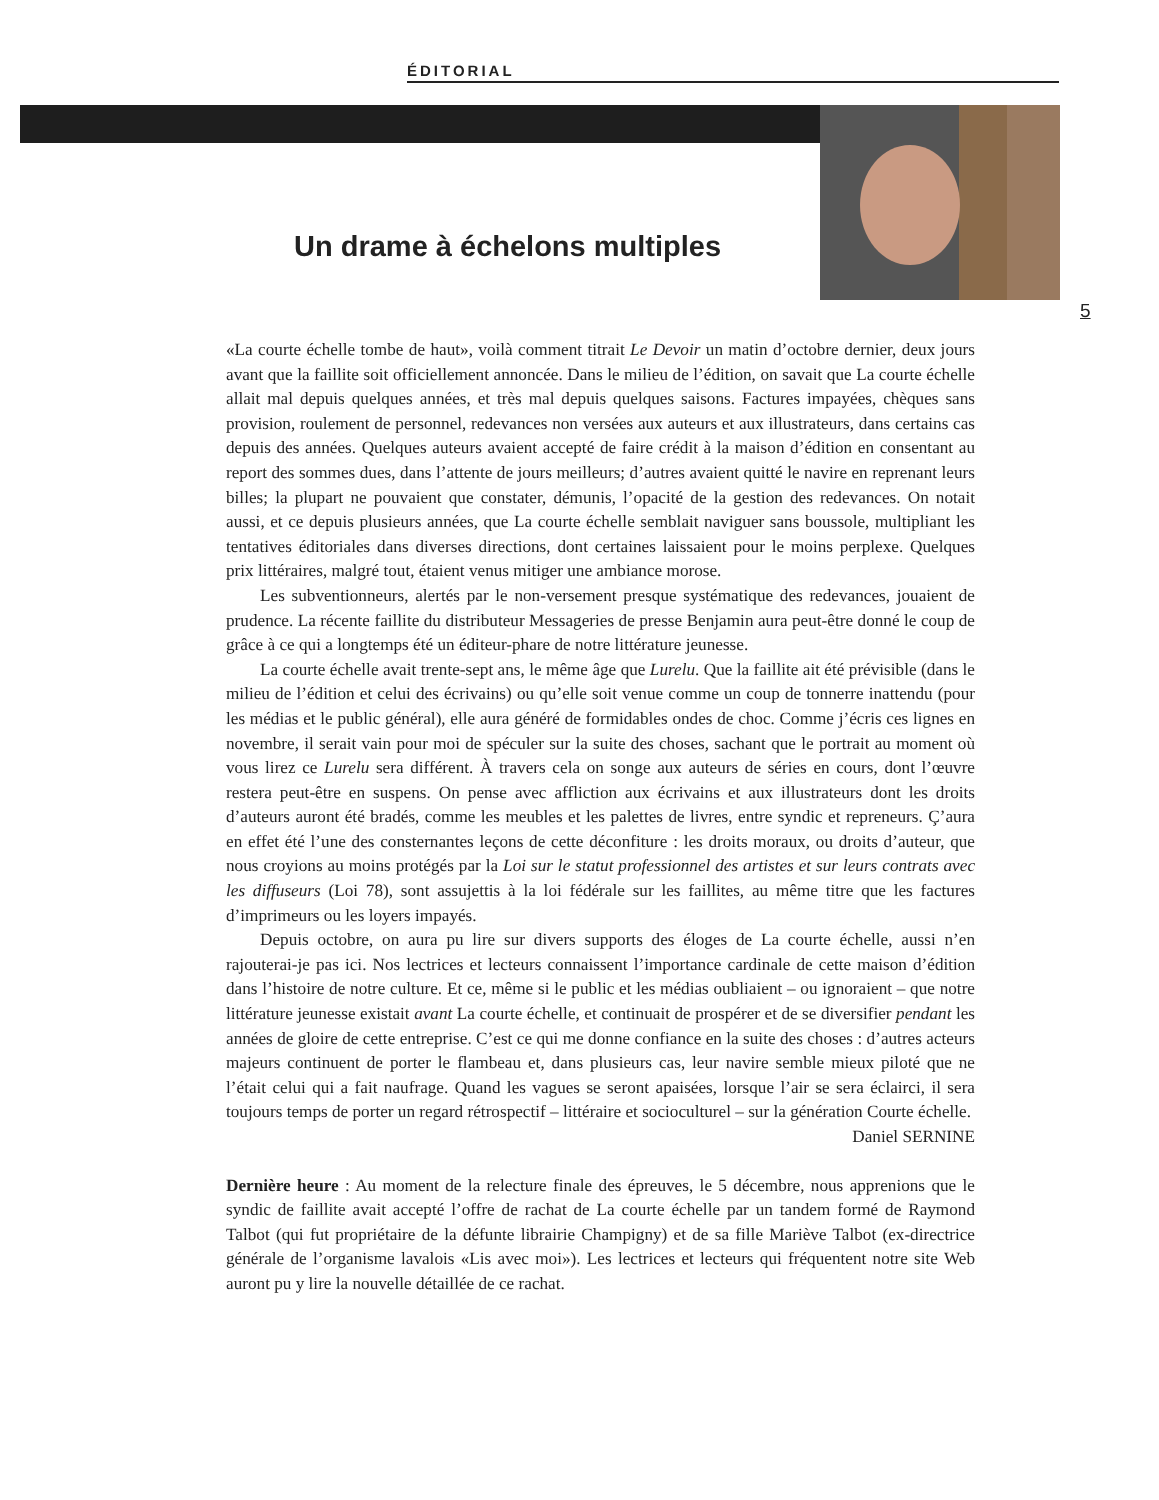ÉDITORIAL
Un drame à échelons multiples
5
«La courte échelle tombe de haut», voilà comment titrait Le Devoir un matin d’octobre dernier, deux jours avant que la faillite soit officiellement annoncée. Dans le milieu de l’édition, on savait que La courte échelle allait mal depuis quelques années, et très mal depuis quelques saisons. Factures impayées, chèques sans provision, roulement de personnel, redevances non versées aux auteurs et aux illustrateurs, dans certains cas depuis des années. Quelques auteurs avaient accepté de faire crédit à la maison d’édition en consentant au report des sommes dues, dans l’attente de jours meilleurs; d’autres avaient quitté le navire en reprenant leurs billes; la plupart ne pouvaient que constater, démunis, l’opacité de la gestion des redevances. On notait aussi, et ce depuis plusieurs années, que La courte échelle semblait naviguer sans boussole, multipliant les tentatives éditoriales dans diverses directions, dont certaines laissaient pour le moins perplexe. Quelques prix littéraires, malgré tout, étaient venus mitiger une ambiance morose.
Les subventionneurs, alertés par le non-versement presque systématique des redevances, jouaient de prudence. La récente faillite du distributeur Messageries de presse Benjamin aura peut-être donné le coup de grâce à ce qui a longtemps été un éditeur-phare de notre littérature jeunesse.
La courte échelle avait trente-sept ans, le même âge que Lurelu. Que la faillite ait été prévisible (dans le milieu de l’édition et celui des écrivains) ou qu’elle soit venue comme un coup de tonnerre inattendu (pour les médias et le public général), elle aura généré de formidables ondes de choc. Comme j’écris ces lignes en novembre, il serait vain pour moi de spéculer sur la suite des choses, sachant que le portrait au moment où vous lirez ce Lurelu sera différent. À travers cela on songe aux auteurs de séries en cours, dont l’œuvre restera peut-être en suspens. On pense avec affliction aux écrivains et aux illustrateurs dont les droits d’auteurs auront été bradés, comme les meubles et les palettes de livres, entre syndic et repreneurs. Ç’aura en effet été l’une des consternantes leçons de cette déconfiture : les droits moraux, ou droits d’auteur, que nous croyions au moins protégés par la Loi sur le statut professionnel des artistes et sur leurs contrats avec les diffuseurs (Loi 78), sont assujettis à la loi fédérale sur les faillites, au même titre que les factures d’imprimeurs ou les loyers impayés.
Depuis octobre, on aura pu lire sur divers supports des éloges de La courte échelle, aussi n’en rajouterai-je pas ici. Nos lectrices et lecteurs connaissent l’importance cardinale de cette maison d’édition dans l’histoire de notre culture. Et ce, même si le public et les médias oubliaient – ou ignoraient – que notre littérature jeunesse existait avant La courte échelle, et continuait de prospérer et de se diversifier pendant les années de gloire de cette entreprise. C’est ce qui me donne confiance en la suite des choses : d’autres acteurs majeurs continuent de porter le flambeau et, dans plusieurs cas, leur navire semble mieux piloté que ne l’était celui qui a fait naufrage. Quand les vagues se seront apaisées, lorsque l’air se sera éclairci, il sera toujours temps de porter un regard rétrospectif – littéraire et socioculturel – sur la génération Courte échelle.
Daniel SERNINE
Dernière heure : Au moment de la relecture finale des épreuves, le 5 décembre, nous apprenions que le syndic de faillite avait accepté l’offre de rachat de La courte échelle par un tandem formé de Raymond Talbot (qui fut propriétaire de la défunte librairie Champigny) et de sa fille Mariève Talbot (ex-directrice générale de l’organisme lavalois «Lis avec moi»). Les lectrices et lecteurs qui fréquentent notre site Web auront pu y lire la nouvelle détaillée de ce rachat.